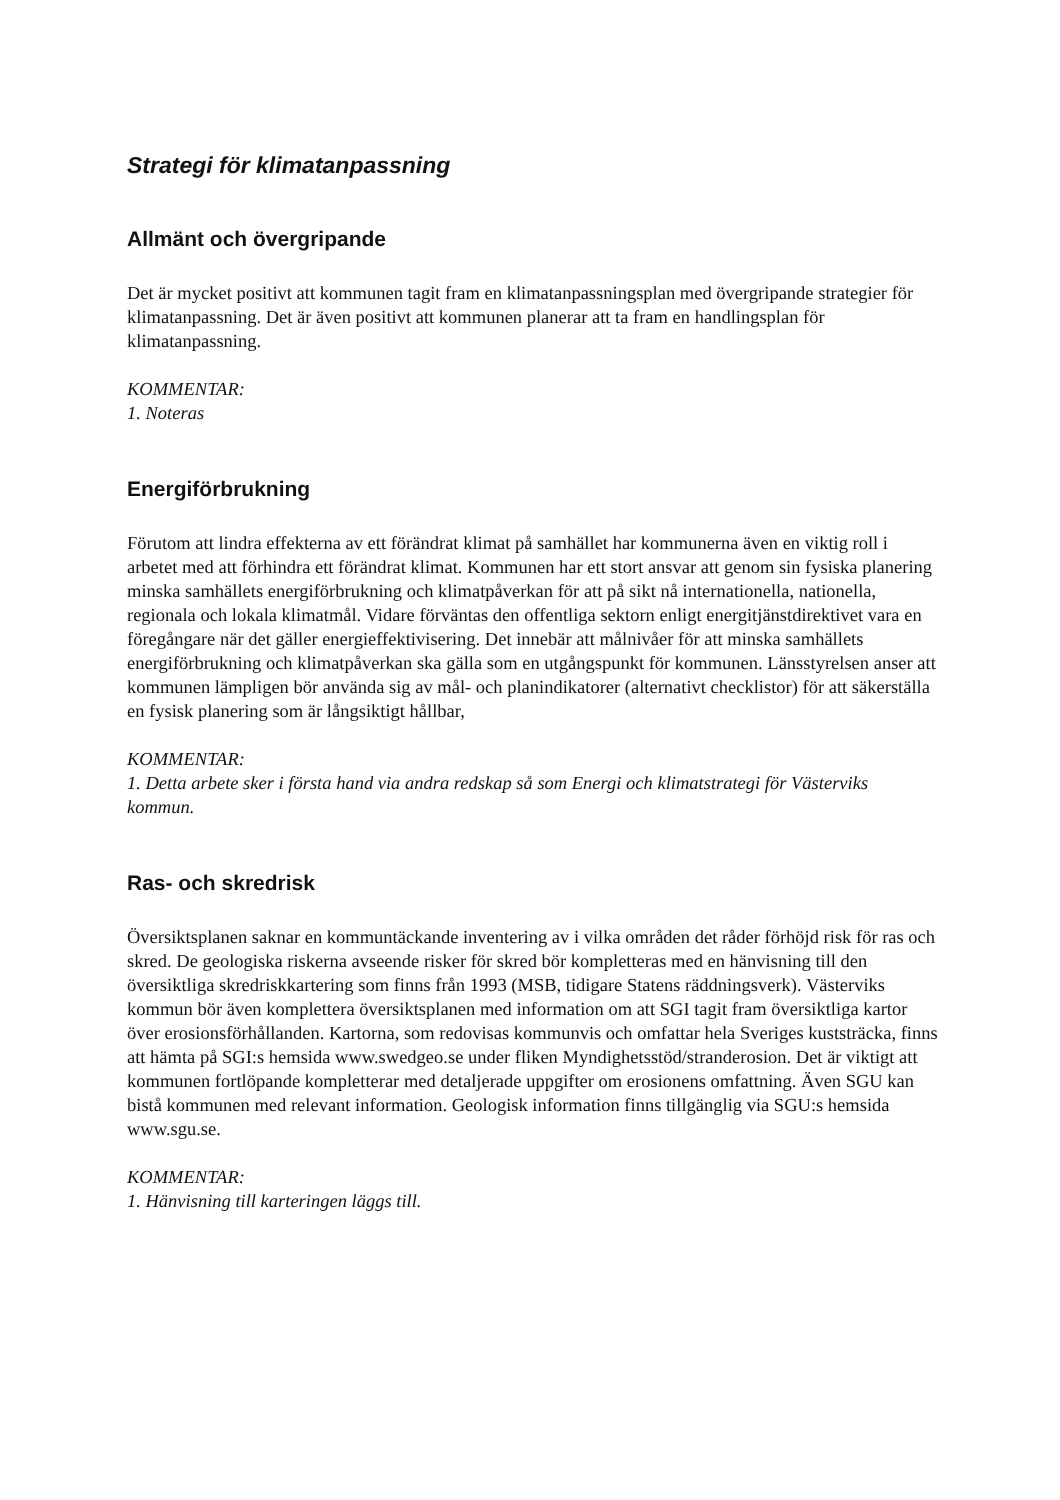Strategi för klimatanpassning
Allmänt och övergripande
Det är mycket positivt att kommunen tagit fram en klimatanpassningsplan med övergripande strategier för klimatanpassning. Det är även positivt att kommunen planerar att ta fram en handlingsplan för klimatanpassning.
KOMMENTAR:
1. Noteras
Energiförbrukning
Förutom att lindra effekterna av ett förändrat klimat på samhället har kommunerna även en viktig roll i arbetet med att förhindra ett förändrat klimat. Kommunen har ett stort ansvar att genom sin fysiska planering minska samhällets energiförbrukning och klimatpåverkan för att på sikt nå internationella, nationella, regionala och lokala klimatmål. Vidare förväntas den offentliga sektorn enligt energitjänstdirektivet vara en föregångare när det gäller energieffektivisering. Det innebär att målnivåer för att minska samhällets energiförbrukning och klimatpåverkan ska gälla som en utgångspunkt för kommunen. Länsstyrelsen anser att kommunen lämpligen bör använda sig av mål- och planindikatorer (alternativt checklistor) för att säkerställa en fysisk planering som är långsiktigt hållbar,
KOMMENTAR:
1. Detta arbete sker i första hand via andra redskap så som Energi och klimatstrategi för Västerviks kommun.
Ras- och skredrisk
Översiktsplanen saknar en kommuntäckande inventering av i vilka områden det råder förhöjd risk för ras och skred. De geologiska riskerna avseende risker för skred bör kompletteras med en hänvisning till den översiktliga skredriskkartering som finns från 1993 (MSB, tidigare Statens räddningsverk). Västerviks kommun bör även komplettera översiktsplanen med information om att SGI tagit fram översiktliga kartor över erosionsförhållanden. Kartorna, som redovisas kommunvis och omfattar hela Sveriges kuststräcka, finns att hämta på SGI:s hemsida www.swedgeo.se under fliken Myndighetsstöd/stranderosion. Det är viktigt att kommunen fortlöpande kompletterar med detaljerade uppgifter om erosionens omfattning. Även SGU kan bistå kommunen med relevant information. Geologisk information finns tillgänglig via SGU:s hemsida www.sgu.se.
KOMMENTAR:
1. Hänvisning till karteringen läggs till.